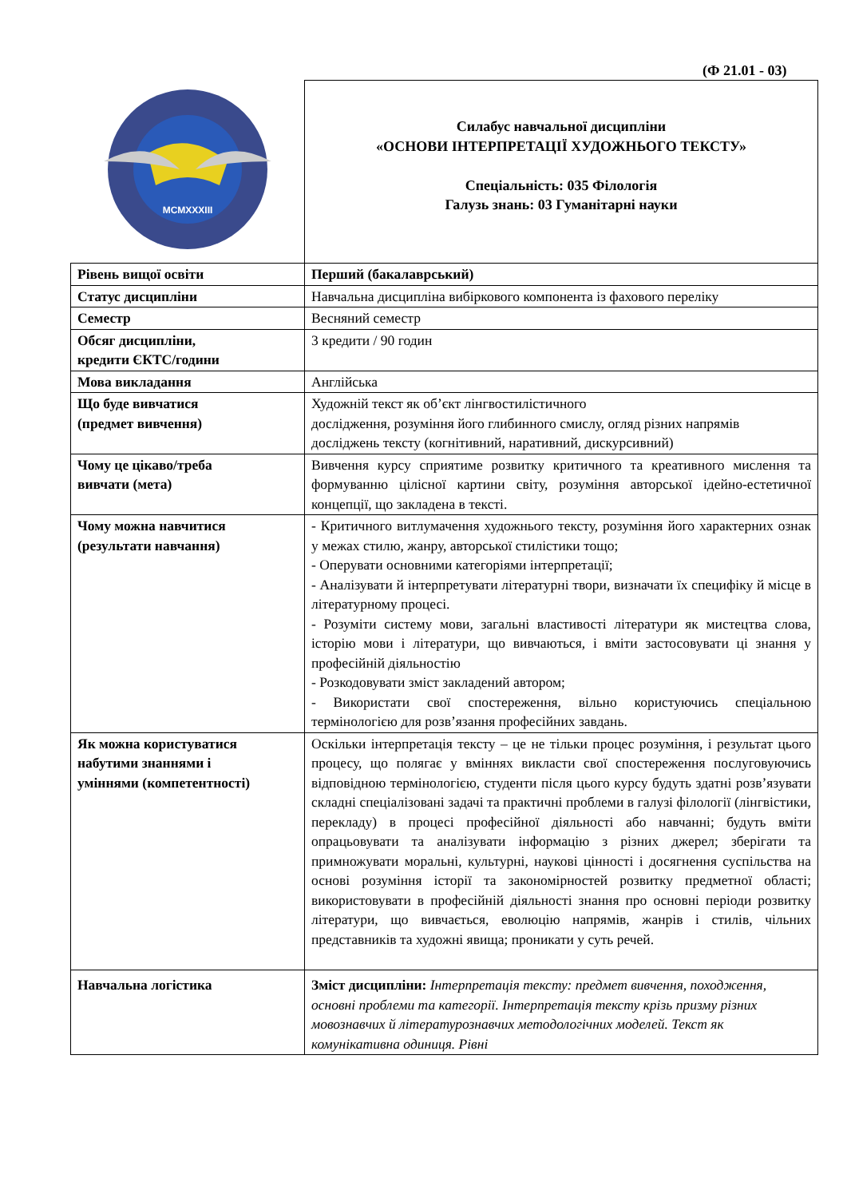(Ф 21.01 - 03)
| MCMXXXIII | Силабус навчальної дисципліни «ОСНОВИ ІНТЕРПРЕТАЦІЇ ХУДОЖНЬОГО ТЕКСТУ» Спеціальність: 035 Філологія Галузь знань: 03 Гуманітарні науки |
| Рівень вищої освіти | Перший (бакалаврський) |
| Статус дисципліни | Навчальна дисципліна вибіркового компонента із фахового переліку |
| Семестр | Весняний семестр |
| Обсяг дисципліни, кредити ЄКТС/години | 3 кредити / 90 годин |
| Мова викладання | Англійська |
| Що буде вивчатися (предмет вивчення) | Художній текст як об’єкт лінгвостилістичного дослідження, розуміння його глибинного смислу, огляд різних напрямів досліджень тексту (когнітивний, наративний, дискурсивний) |
| Чому це цікаво/треба вивчати (мета) | Вивчення курсу сприятиме розвитку критичного та креативного мислення та формуванню цілісної картини світу, розуміння авторської ідейно-естетичної концепції, що закладена в тексті. |
| Чому можна навчитися (результати навчання) | - Критичного витлумачення художнього тексту, розуміння його характерних ознак у межах стилю, жанру, авторської стилістики тощо; - Оперувати основними категоріями інтерпретації; - Аналізувати й інтерпретувати літературні твори, визначати їх специфіку й місце в літературному процесі. - Розуміти систему мови, загальні властивості літератури як мистецтва слова, історію мови і літератури, що вивчаються, і вміти застосовувати ці знання у професійній діяльностію - Розкодовувати зміст закладений автором; - Використати свої спостереження, вільно користуючись спеціальною термінологією для розв’язання професійних завдань. |
| Як можна користуватися набутими знаннями і уміннями (компетентності) | Оскільки інтерпретація тексту – це не тільки процес розуміння, і результат цього процесу, що полягає у вміннях викласти свої спостереження послуговуючись відповідною термінологією, студенти після цього курсу будуть здатні розв’язувати складні спеціалізовані задачі та практичні проблеми в галузі філології (лінгвістики, перекладу) в процесі професійної діяльності або навчанні; будуть вміти опрацьовувати та аналізувати інформацію з різних джерел; зберігати та примножувати моральні, культурні, наукові цінності і досягнення суспільства на основі розуміння історії та закономірностей розвитку предметної області; використовувати в професійній діяльності знання про основні періоди розвитку літератури, що вивчається, еволюцію напрямів, жанрів і стилів, чільних представників та художні явища; проникати у суть речей. |
| Навчальна логістика | Зміст дисципліни: Інтерпретація тексту: предмет вивчення, походження, основні проблеми та категорії. Інтерпретація тексту крізь призму різних мовознавчих й літературознавчих методологічних моделей. Текст як комунікативна одиниця. Рівні |